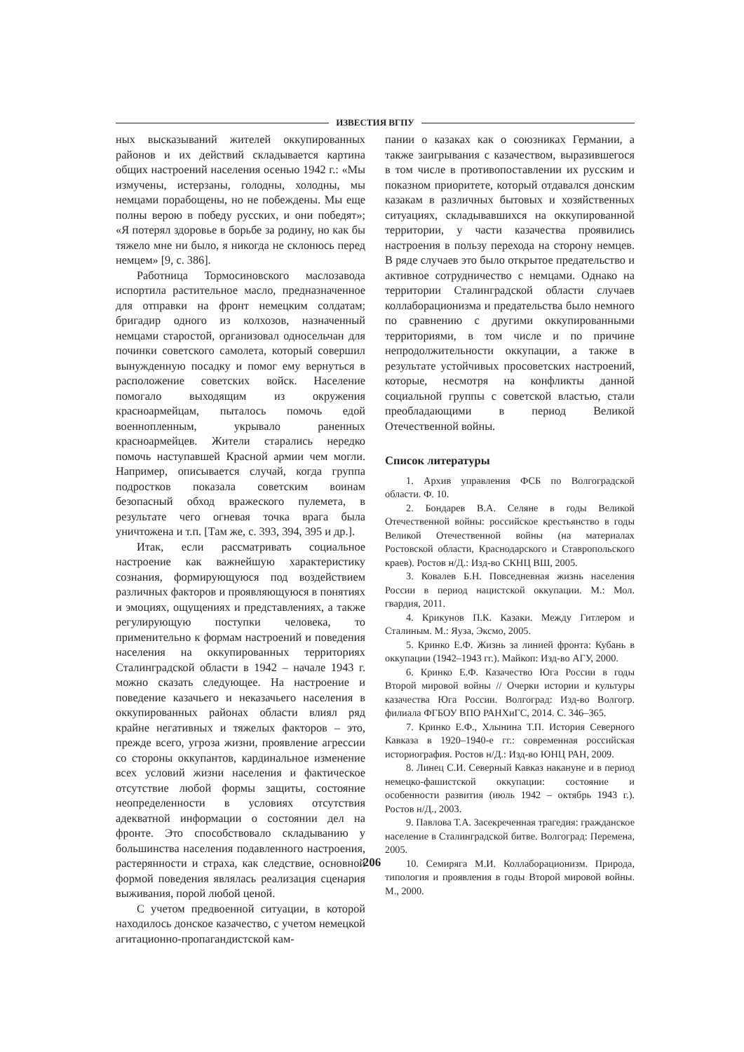ИЗВЕСТИЯ ВГПУ
ных высказываний жителей оккупированных районов и их действий складывается картина общих настроений населения осенью 1942 г.: «Мы измучены, истерзаны, голодны, холодны, мы немцами порабощены, но не побеждены. Мы еще полны верою в победу русских, и они победят»; «Я потерял здоровье в борьбе за родину, но как бы тяжело мне ни было, я никогда не склонюсь перед немцем» [9, с. 386].
Работница Тормосиновского маслозавода испортила растительное масло, предназначенное для отправки на фронт немецким солдатам; бригадир одного из колхозов, назначенный немцами старостой, организовал односельчан для починки советского самолета, который совершил вынужденную посадку и помог ему вернуться в расположение советских войск. Население помогало выходящим из окружения красноармейцам, пыталось помочь едой военнопленным, укрывало раненных красноармейцев. Жители старались нередко помочь наступавшей Красной армии чем могли. Например, описывается случай, когда группа подростков показала советским воинам безопасный обход вражеского пулемета, в результате чего огневая точка врага была уничтожена и т.п. [Там же, с. 393, 394, 395 и др.].
Итак, если рассматривать социальное настроение как важнейшую характеристику сознания, формирующуюся под воздействием различных факторов и проявляющуюся в понятиях и эмоциях, ощущениях и представлениях, а также регулирующую поступки человека, то применительно к формам настроений и поведения населения на оккупированных территориях Сталинградской области в 1942 – начале 1943 г. можно сказать следующее. На настроение и поведение казачьего и неказачьего населения в оккупированных районах области влиял ряд крайне негативных и тяжелых факторов – это, прежде всего, угроза жизни, проявление агрессии со стороны оккупантов, кардинальное изменение всех условий жизни населения и фактическое отсутствие любой формы защиты, состояние неопределенности в условиях отсутствия адекватной информации о состоянии дел на фронте. Это способствовало складыванию у большинства населения подавленного настроения, растерянности и страха, как следствие, основной формой поведения являлась реализация сценария выживания, порой любой ценой.
С учетом предвоенной ситуации, в которой находилось донское казачество, с учетом немецкой агитационно-пропагандистской кам-
пании о казаках как о союзниках Германии, а также заигрывания с казачеством, выразившегося в том числе в противопоставлении их русским и показном приоритете, который отдавался донским казакам в различных бытовых и хозяйственных ситуациях, складывавшихся на оккупированной территории, у части казачества проявились настроения в пользу перехода на сторону немцев. В ряде случаев это было открытое предательство и активное сотрудничество с немцами. Однако на территории Сталинградской области случаев коллаборационизма и предательства было немного по сравнению с другими оккупированными территориями, в том числе и по причине непродолжительности оккупации, а также в результате устойчивых просоветских настроений, которые, несмотря на конфликты данной социальной группы с советской властью, стали преобладающими в период Великой Отечественной войны.
Список литературы
1. Архив управления ФСБ по Волгоградской области. Ф. 10.
2. Бондарев В.А. Селяне в годы Великой Отечественной войны: российское крестьянство в годы Великой Отечественной войны (на материалах Ростовской области, Краснодарского и Ставропольского краев). Ростов н/Д.: Изд-во СКНЦ ВШ, 2005.
3. Ковалев Б.Н. Повседневная жизнь населения России в период нацистской оккупации. М.: Мол. гвардия, 2011.
4. Крикунов П.К. Казаки. Между Гитлером и Сталиным. М.: Яуза, Эксмо, 2005.
5. Кринко Е.Ф. Жизнь за линией фронта: Кубань в оккупации (1942–1943 гг.). Майкоп: Изд-во АГУ, 2000.
6. Кринко Е.Ф. Казачество Юга России в годы Второй мировой войны // Очерки истории и культуры казачества Юга России. Волгоград: Изд-во Волгогр. филиала ФГБОУ ВПО РАНХиГС, 2014. С. 346–365.
7. Кринко Е.Ф., Хлынина Т.П. История Северного Кавказа в 1920–1940-е гг.: современная российская историография. Ростов н/Д.: Изд-во ЮНЦ РАН, 2009.
8. Линец С.И. Северный Кавказ накануне и в период немецко-фашистской оккупации: состояние и особенности развития (июль 1942 – октябрь 1943 г.). Ростов н/Д., 2003.
9. Павлова Т.А. Засекреченная трагедия: гражданское население в Сталинградской битве. Волгоград: Перемена, 2005.
10. Семиряга М.И. Коллаборационизм. Природа, типология и проявления в годы Второй мировой войны. М., 2000.
206